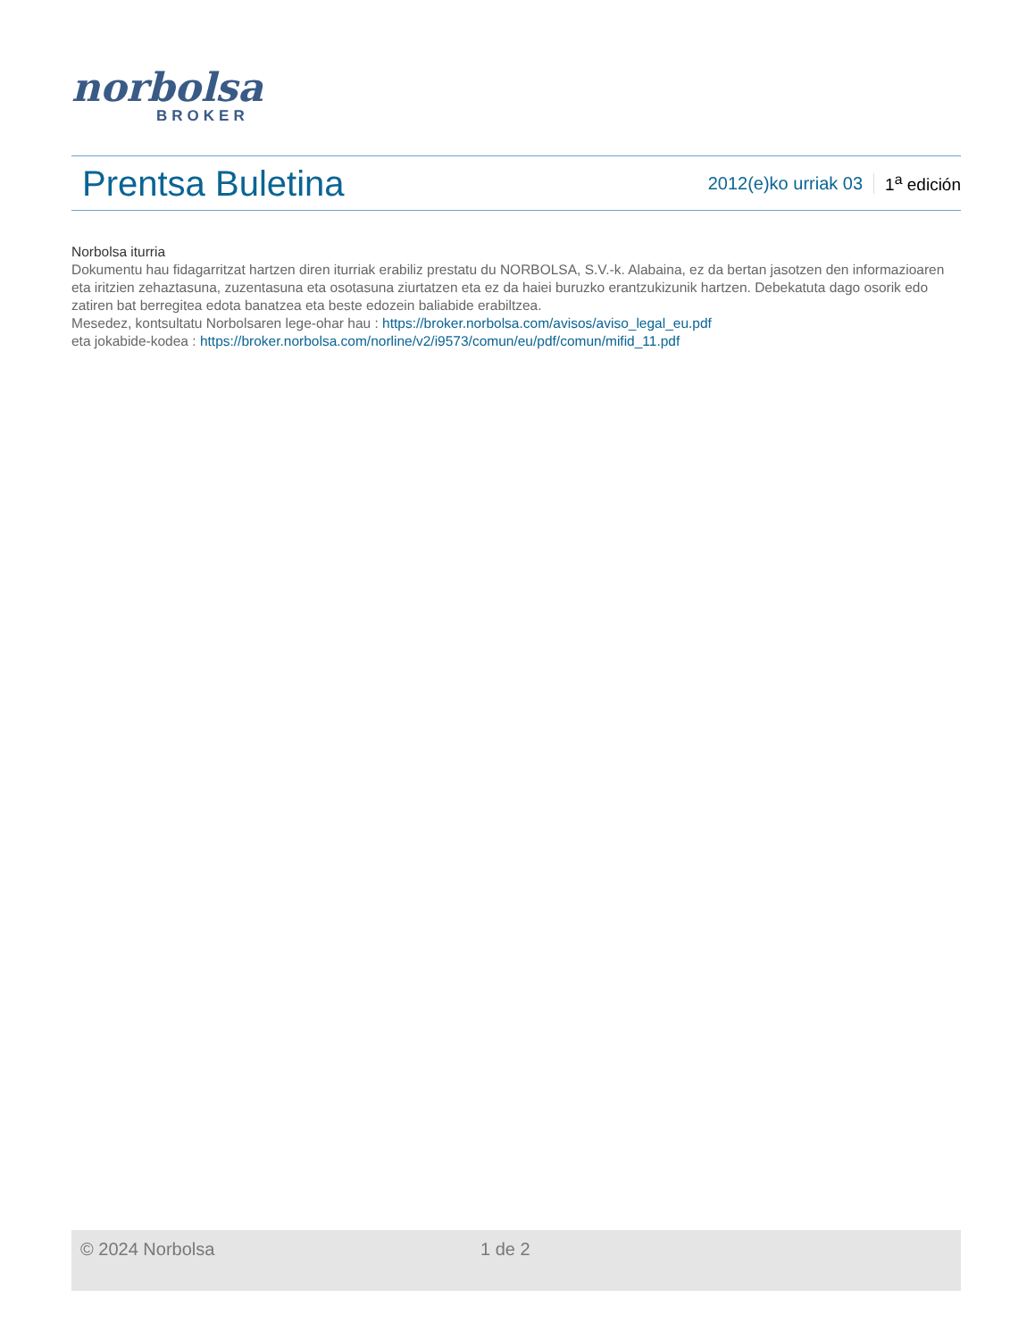norbolsa
BROKER
Prentsa Buletina
2012(e)ko urriak 03 1<sup>a</sup> edición
Norbolsa iturria
Dokumentu hau fidagarritzat hartzen diren iturriak erabiliz prestatu du NORBOLSA, S.V.-k. Alabaina, ez da bertan jasotzen den informazioaren eta iritzien zehaztasuna, zuzentasuna eta osotasuna ziurtatzen eta ez da haiei buruzko erantzukizunik hartzen. Debekatuta dago osorik edo zatiren bat berregitea edota banatzea eta beste edozein baliabide erabiltzea.
Mesedez, kontsultatu Norbolsaren lege-ohar hau : https://broker.norbolsa.com/avisos/aviso_legal_eu.pdf
eta jokabide-kodea : https://broker.norbolsa.com/norline/v2/i9573/comun/eu/pdf/comun/mifid_11.pdf
© 2024 Norbolsa 1 de 2